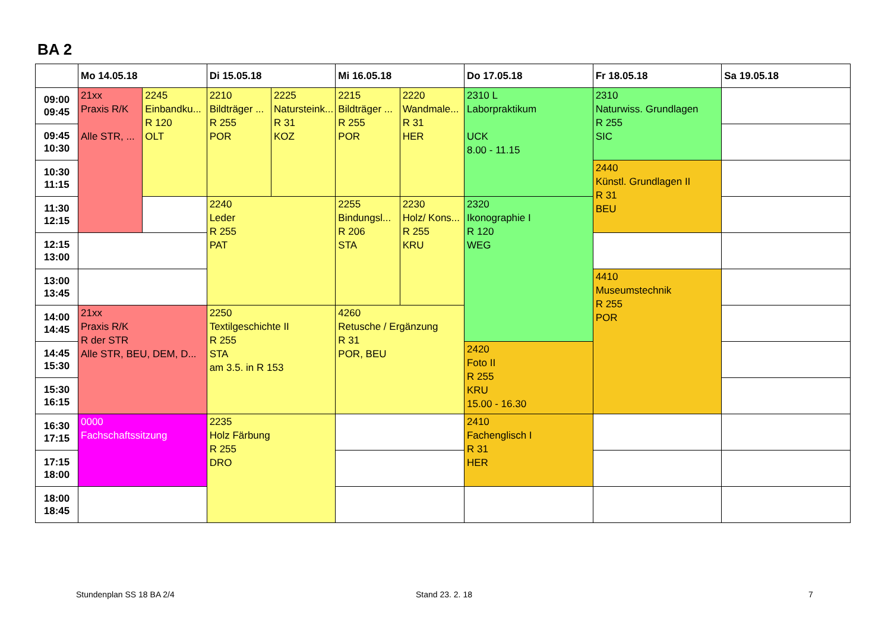BA 2
| | Mo 14.05.18 | | Di 15.05.18 | | Mi 16.05.18 | | Do 17.05.18 | Fr 18.05.18 | Sa 19.05.18 |
| --- | --- | --- | --- | --- | --- | --- | --- | --- | --- |
| 09:00 09:45 | 21xx Praxis R/K Alle STR, ... | 2245 Einbandku... R 120 OLT | 2210 Bildträger ... R 255 POR | 2225 Natursteink... R 31 KOZ | 2215 Bildträger ... R 255 POR | 2220 Wandmale... R 31 HER | 2310 L Laborpraktikum UCK 8.00 - 11.15 | 2310 Naturwiss. Grundlagen R 255 SIC | |
| 09:45 10:30 | | | | | | | | | |
| 10:30 11:15 | | | | | | | | 2440 Künstl. Grundlagen II R 31 BEU | |
| 11:30 12:15 | | | 2240 Leder R 255 PAT | | 2255 Bindungsl... R 206 STA | 2230 Holz/ Kons... R 255 KRU | 2320 Ikonographie I R 120 WEG | | |
| 12:15 13:00 | | | | | | | | | |
| 13:00 13:45 | | | | | | | | 4410 Museumstechnik R 255 POR | |
| 14:00 14:45 | 21xx Praxis R/K R der STR Alle STR, BEU, DEM, D... | | 2250 Textilgeschichte II R 255 STA am 3.5. in R 153 | | 4260 Retusche / Ergänzung R 31 POR, BEU | | | | |
| 14:45 15:30 | | | | | | | 2420 Foto II R 255 KRU 15.00 - 16.30 | | |
| 15:30 16:15 | | | | | | | | | |
| 16:30 17:15 | 0000 Fachschaftssitzung | | 2235 Holz Färbung R 255 DRO | | | | 2410 Fachenglisch I R 31 HER | | |
| 17:15 18:00 | | | | | | | | | |
| 18:00 18:45 | | | | | | | | | |
Stundenplan SS 18 BA 2/4 Stand 23. 2. 18 7